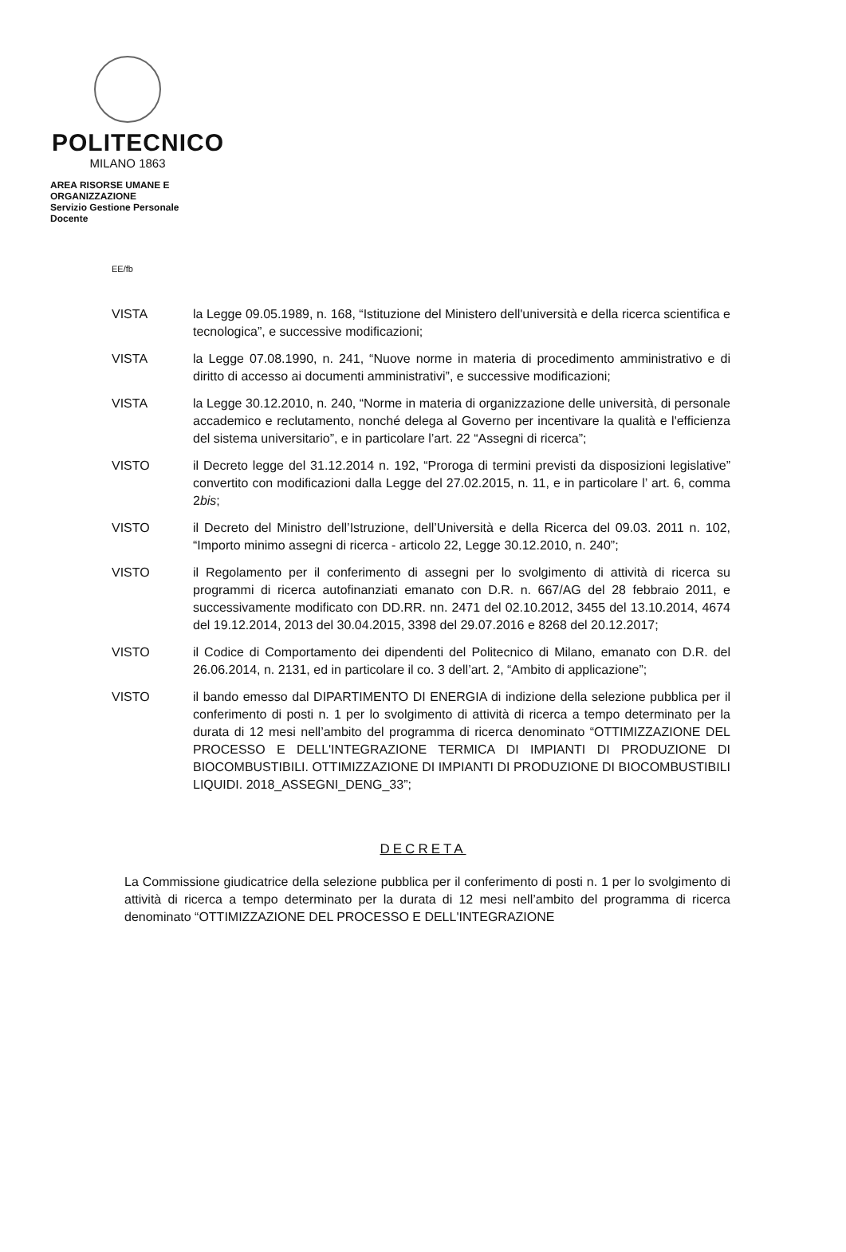POLITECNICO
MILANO 1863
AREA RISORSE UMANE E
ORGANIZZAZIONE
Servizio Gestione Personale
Docente
EE/fb
VISTA la Legge 09.05.1989, n. 168, “Istituzione del Ministero dell'università e della ricerca scientifica e tecnologica”, e successive modificazioni;
VISTA la Legge 07.08.1990, n. 241, “Nuove norme in materia di procedimento amministrativo e di diritto di accesso ai documenti amministrativi”, e successive modificazioni;
VISTA la Legge 30.12.2010, n. 240, “Norme in materia di organizzazione delle università, di personale accademico e reclutamento, nonché delega al Governo per incentivare la qualità e l'efficienza del sistema universitario”, e in particolare l’art. 22 “Assegni di ricerca”;
VISTO il Decreto legge del 31.12.2014 n. 192, “Proroga di termini previsti da disposizioni legislative” convertito con modificazioni dalla Legge del 27.02.2015, n. 11, e in particolare l’ art. 6, comma 2bis;
VISTO il Decreto del Ministro dell’Istruzione, dell’Università e della Ricerca del 09.03. 2011 n. 102, “Importo minimo assegni di ricerca - articolo 22, Legge 30.12.2010, n. 240”;
VISTO il Regolamento per il conferimento di assegni per lo svolgimento di attività di ricerca su programmi di ricerca autofinanziati emanato con D.R. n. 667/AG del 28 febbraio 2011, e successivamente modificato con DD.RR. nn. 2471 del 02.10.2012, 3455 del 13.10.2014, 4674 del 19.12.2014, 2013 del 30.04.2015, 3398 del 29.07.2016 e 8268 del 20.12.2017;
VISTO il Codice di Comportamento dei dipendenti del Politecnico di Milano, emanato con D.R. del 26.06.2014, n. 2131, ed in particolare il co. 3 dell’art. 2, “Ambito di applicazione”;
VISTO il bando emesso dal DIPARTIMENTO DI ENERGIA di indizione della selezione pubblica per il conferimento di posti n. 1 per lo svolgimento di attività di ricerca a tempo determinato per la durata di 12 mesi nell’ambito del programma di ricerca denominato “OTTIMIZZAZIONE DEL PROCESSO E DELL'INTEGRAZIONE TERMICA DI IMPIANTI DI PRODUZIONE DI BIOCOMBUSTIBILI. OTTIMIZZAZIONE DI IMPIANTI DI PRODUZIONE DI BIOCOMBUSTIBILI LIQUIDI. 2018_ASSEGNI_DENG_33”;
DECRETA
La Commissione giudicatrice della selezione pubblica per il conferimento di posti n. 1 per lo svolgimento di attività di ricerca a tempo determinato per la durata di 12 mesi nell’ambito del programma di ricerca denominato “OTTIMIZZAZIONE DEL PROCESSO E DELL'INTEGRAZIONE